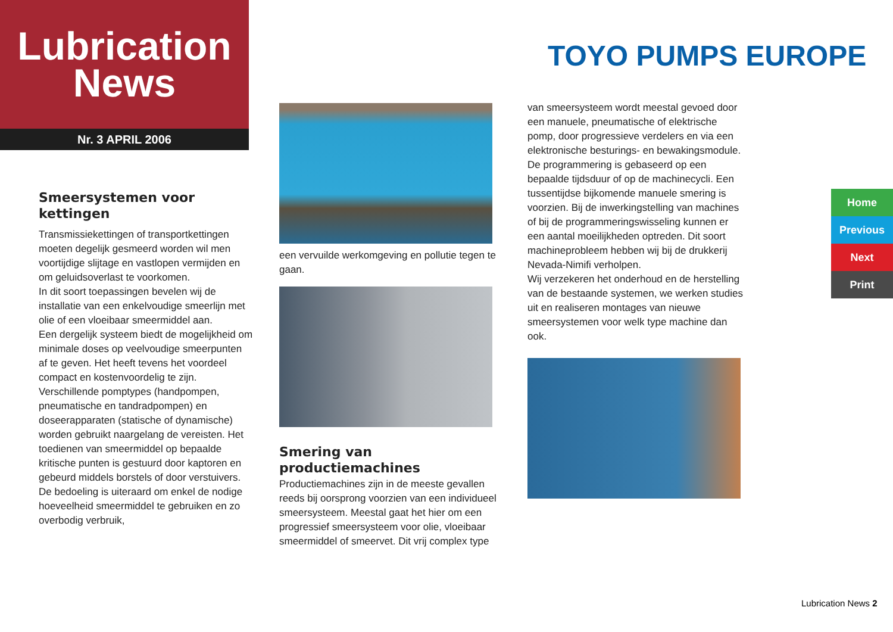Lubrication
News
Nr. 3 APRIL 2006
TOYO PUMPS EUROPE
Smeersystemen voor kettingen
Transmissiekettingen of transportkettingen moeten degelijk gesmeerd worden wil men voortijdige slijtage en vastlopen vermijden en om geluidsoverlast te voorkomen.
In dit soort toepassingen bevelen wij de installatie van een enkelvoudige smeerlijn met olie of een vloeibaar smeermiddel aan.
Een dergelijk systeem biedt de mogelijkheid om minimale doses op veelvoudige smeerpunten af te geven. Het heeft tevens het voordeel compact en kostenvoordelig te zijn. Verschillende pomptypes (handpompen, pneumatische en tandradpompen) en doseerapparaten (statische of dynamische) worden gebruikt naargelang de vereisten. Het toedienen van smeermiddel op bepaalde kritische punten is gestuurd door kaptoren en gebeurd middels borstels of door verstuivers. De bedoeling is uiteraard om enkel de nodige hoeveelheid smeermiddel te gebruiken en zo overbodig verbruik,
een vervuilde werkomgeving en pollutie tegen te gaan.
Smering van productiemachines
Productiemachines zijn in de meeste gevallen reeds bij oorsprong voorzien van een individueel smeersysteem. Meestal gaat het hier om een progressief smeersysteem voor olie, vloeibaar smeermiddel of smeervet. Dit vrij complex type
van smeersysteem wordt meestal gevoed door een manuele, pneumatische of elektrische pomp, door progressieve verdelers en via een elektronische besturings- en bewakingsmodule. De programmering is gebaseerd op een bepaalde tijdsduur of op de machinecycli. Een tussentijdse bijkomende manuele smering is voorzien. Bij de inwerkingstelling van machines of bij de programmeringswisseling kunnen er een aantal moeilijkheden optreden. Dit soort machineprobleem hebben wij bij de drukkerij Nevada-Nimifi verholpen.
Wij verzekeren het onderhoud en de herstelling van de bestaande systemen, we werken studies uit en realiseren montages van nieuwe smeersystemen voor welk type machine dan ook.
Home
Previous
Next
Print
Lubrication News 2